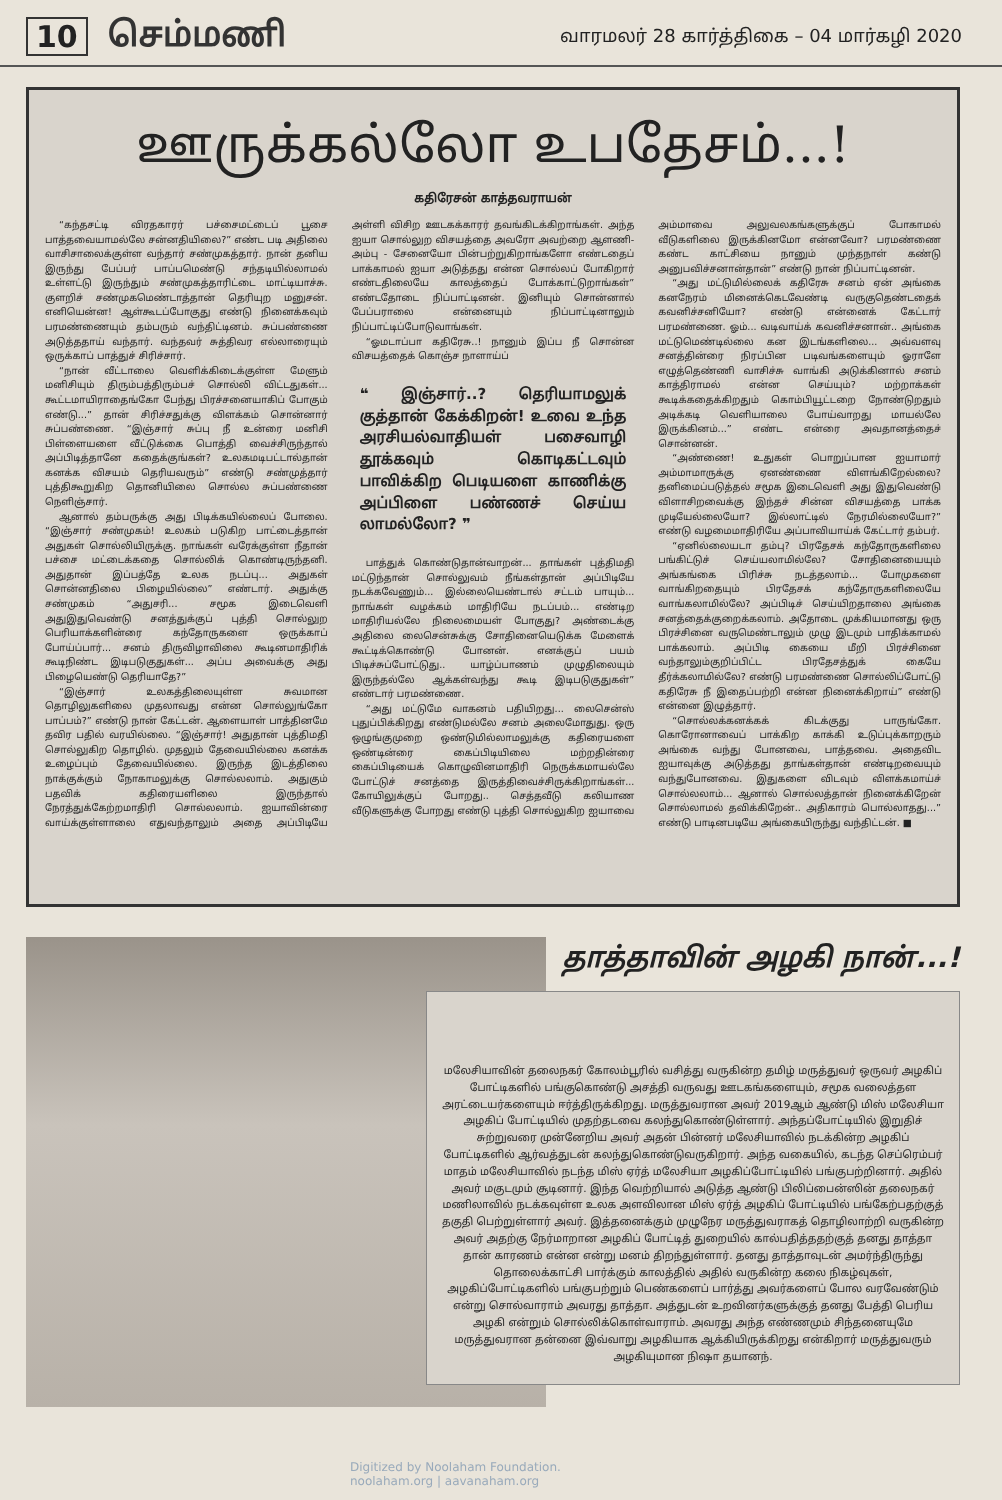10 செம்மணி வாரமலர் 28 கார்த்திகை – 04 மார்கழி 2020
ஊருக்கல்லோ உபதேசம்...!
கதிரேசன் காத்தவராயன்
“கந்தசட்டி விரதகாரர் பச்சைமட்டைப் பூசை பாத்தவையாமல்லே சன்னதியிலை?” எண்ட படி அதிலை வாசிசாலைக்குள்ள வந்தார் சண்முகத்தார். நான் தனிய இருந்து பேப்பர் பாப்பமெண்டு சந்தடியில்லாமல் உள்ளட்டு இருந்தும் சண்முகத்தாரிட்டை மாட்டியாச்சு. குளறிச் சண்முகமெண்டாத்தான் தெரியுற மனுசன். எனியென்ன! ஆள்கூடப்போகுது எண்டு நினைக்கவும் பரமண்ணையும் தம்பரும் வந்திட்டினம். சுப்பண்ணை அடுத்ததாய் வந்தார். வந்தவர் சுத்திவர எல்லாரையும் ஒருக்காப் பாத்துச் சிரிச்சார்.
“நான் வீட்டாலை வெளிக்கிடைக்குள்ள மேளும் மனிசியும் திரும்பத்திரும்பச் சொல்லி விட்டதுகள்... கூட்டமாயிராதைங்கோ பேந்து பிரச்சனையாகிப் போகும் எண்டு...” தான் சிரிச்சதுக்கு விளக்கம் சொன்னார் சுப்பண்ணை. “இஞ்சார் சுப்பு நீ உன்ரை மனிசி பிள்ளையளை வீட்டுக்கை பொத்தி வைச்சிருந்தால் அப்பிடித்தானே கதைக்குங்கள்? உலகமடிபட்டால்தான் கனக்க விசயம் தெரியவரும்” எண்டு சண்முத்தார் புத்திகூறுகிற தொனியிலை சொல்ல சுப்பண்ணை நெளிஞ்சார்.
ஆனால் தம்பருக்கு அது பிடிக்கயில்லைப் போலை. “இஞ்சார் சண்முகம்! உலகம் படுகிற பாட்டைத்தான் அதுகள் சொல்லியிருக்கு. நாங்கள் வரேக்குள்ள நீதான் பச்சை மட்டைக்கதை சொல்லிக் கொண்டிருந்தனி. அதுதான் இப்பத்தே உலக நடப்பு... அதுகள் சொன்னதிலை பிழையில்லை” எண்டார். அதுக்கு சண்முகம் “அதுசரி... சமூக இடைவெளி அதுஇதுவெண்டு சனத்துக்குப் புத்தி சொல்லுற பெரியாக்களின்ரை கந்தோருகளை ஒருக்காப் போய்ப்பார்... சனம் திருவிழாவிலை கூடினமாதிரிக் கூடிநிண்ட இடிபடுகுதுகள்... அப்ப அவைக்கு அது பிழையெண்டு தெரியாதே?”
“இஞ்சார் உலகத்திலையுள்ள சுவமான தொழிலுகளிலை முதலாவது என்ன சொல்லுங்கோ பாப்பம்?” எண்டு நான் கேட்டன். ஆளையாள் பாத்தினமே தவிர பதில் வரயில்லை. “இஞ்சார்! அதுதான் புத்திமதி சொல்லுகிற தொழில். முதலும் தேவையில்லை கனக்க உழைப்பும் தேவையில்லை. இருந்த இடத்திலை நாக்குக்கும் நோகாமலுக்கு சொல்லலாம். அதுகும் பதவிக் கதிரையளிலை இருந்தால் நேரத்துக்கேற்றமாதிரி சொல்லலாம். ஐயாவின்ரை வாய்க்குள்ளாலை எதுவந்தாலும் அதை அப்பிடியே அள்ளி விசிற ஊடகக்காரர் தவங்கிடக்கிறாங்கள். அந்த ஐயா சொல்லுற விசயத்தை அவரோ அவற்றை ஆளணி- அம்பு - சேனையோ பின்பற்றுகிறாங்களோ எண்டதைப் பாக்காமல் ஐயா அடுத்தது என்ன சொல்லப் போகிறார் எண்டதிலையே காலத்தைப் போக்காட்டுறாங்கள்” எண்டதோடை நிப்பாட்டினன். இனியும் சொன்னால் பேப்பராலை என்னையும் நிப்பாட்டினாலும் நிப்பாட்டிப்போடுவாங்கள்.
“ஓமடாப்பா கதிரேசு..! நானும் இப்ப நீ சொன்ன விசயத்தைக் கொஞ்ச நாளாய்ப்
❝ இஞ்சார்..? தெரியாமலுக் குத்தான் கேக்கிறன்! உவை உந்த அரசியல்வாதியள் பசைவாழி தூக்கவும் கொடிகட்டவும் பாவிக்கிற பெடியளை காணிக்கு அப்பிளை பண்ணச் செய்ய லாமல்லோ? ❞
பாத்துக் கொண்டுதான்வாறன்... தாங்கள் புத்திமதி மட்டுந்தான் சொல்லுவம் நீங்கள்தான் அப்பிடியே நடக்கவேணும்... இல்லையெண்டால் சட்டம் பாயும்... நாங்கள் வழக்கம் மாதிரியே நடப்பம்... எண்டிற மாதிரியல்லே நிலைமையள் போகுது? அண்டைக்கு அதிலை லைசென்சுக்கு சோதினையெடுக்க மேளைக் கூட்டிக்கொண்டு போனன். எனக்குப் பயம் பிடிச்சுப்போட்டுது.. யாழ்ப்பாணம் முழுதிலையும் இருந்தல்லே ஆக்கள்வந்து கூடி இடிபடுகுதுகள்” எண்டார் பரமண்ணை.
“அது மட்டுமே வாகனம் பதியிறது... லைசென்ஸ் புதுப்பிக்கிறது எண்டுமல்லே சனம் அலைமோதுது. ஒரு ஒழுங்குமுறை ஒண்டுமில்லாமலுக்கு கதிரையளை ஒண்டின்ரை கைப்பிடியிலை மற்றதின்ரை கைப்பிடியைக் கொழுவினமாதிரி நெருக்கமாயல்லே போட்டுச் சனத்தை இருத்திவைச்சிருக்கிறாங்கள்... கோயிலுக்குப் போறது.. செத்தவீடு கலியாண வீடுகளுக்கு போறது எண்டு புத்தி சொல்லுகிற ஐயாவை அம்மாவை அலுவலகங்களுக்குப் போகாமல் வீடுகளிலை இருக்கினமோ என்னவோ? பரமண்ணை கண்ட காட்சியை நானும் முந்தநாள் கண்டு அனுபவிச்சனான்தான்” எண்டு நான் நிப்பாட்டினன்.
“அது மட்டுமில்லைக் கதிரேசு சனம் ஏன் அங்கை கனநேரம் மினைக்கெடவேண்டி வருகுதெண்டதைக் கவனிச்சனியோ? எண்டு என்னைக் கேட்டார் பரமண்ணை. ஓம்... வடிவாய்க் கவனிச்சனான்.. அங்கை மட்டுமெண்டில்லை கன இடங்களிலை... அவ்வளவு சனத்தின்ரை நிரப்பின படிவங்களையும் ஓராளே எழுத்தெண்ணி வாசிச்சு வாங்கி அடுக்கினால் சனம் காத்திராமல் என்ன செய்யும்? மற்றாக்கள் கூடிக்கதைக்கிறதும் கொம்பியூட்டறை நோண்டுறதும் அடிக்கடி வெளியாலை போய்வாறது மாயல்லே இருக்கினம்...” எண்ட என்ரை அவதானத்தைச் சொன்னன்.
“அண்ணை! உதுகள் பொறுப்பான ஐயாமார் அம்மாமாருக்கு ஏனண்ணை விளங்கிறேல்லை? தனிமைப்படுத்தல் சமூக இடைவெளி அது இதுவெண்டு விளாசிறவைக்கு இந்தச் சின்ன விசயத்தை பாக்க முடியேல்லையோ? இல்லாட்டில் நேரமில்லையோ?” எண்டு வழமைமாதிரியே அப்பாவியாய்க் கேட்டார் தம்பர்.
“ஏனில்லையடா தம்பு? பிரதேசக் கந்தோருகளிலை பங்கிட்டுச் செய்யலாமில்லே? சோதினையையும் அங்கங்கை பிரிச்சு நடத்தலாம்... போமுகளை வாங்கிறதையும் பிரதேசக் கந்தோருகளிலையே வாங்கலாமில்லே? அப்பிடிச் செய்யிறதாலை அங்கை சனத்தைக்குறைக்கலாம். அதோடை முக்கியமானது ஒரு பிரச்சினை வருமெண்டாலும் முழு இடமும் பாதிக்காமல் பாக்கலாம். அப்பிடி கையை மீறி பிரச்சினை வந்தாலும்குறிப்பிட்ட பிரதேசத்துக் கையே தீர்க்கலாமில்லே? எண்டு பரமண்ணை சொல்லிப்போட்டு கதிரேசு நீ இதைப்பற்றி என்ன நினைக்கிறாய்” எண்டு என்னை இழுத்தார்.
“சொல்லக்கனக்கக் கிடக்குது பாருங்கோ. கொரோனாவைப் பாக்கிற காக்கி உடுப்புக்காறரும் அங்கை வந்து போனவை, பாத்தவை. அதைவிட ஐயாவுக்கு அடுத்தது தாங்கள்தான் எண்டிறவையும் வந்துபோனவை. இதுகளை விடவும் விளக்கமாய்ச் சொல்லலாம்... ஆனால் சொல்லத்தான் நினைக்கிறேன் சொல்லாமல் தவிக்கிறேன்.. அதிகாரம் பொல்லாதது...” எண்டு பாடினபடியே அங்கையிருந்து வந்திட்டன். ■
தாத்தாவின் அழகி நான்...!
மலேசியாவின் தலைநகர் கோலம்பூரில் வசித்து வருகின்ற தமிழ் மருத்துவர் ஒருவர் அழகிப் போட்டிகளில் பங்குகொண்டு அசத்தி வருவது ஊடகங்களையும், சமூக வலைத்தள அரட்டையர்களையும் ஈர்த்திருக்கிறது. மருத்துவரான அவர் 2019ஆம் ஆண்டு மிஸ் மலேசியா அழகிப் போட்டியில் முதற்தடவை கலந்துகொண்டுள்ளார். அந்தப்போட்டியில் இறுதிச் சுற்றுவரை முன்னேறிய அவர் அதன் பின்னர் மலேசியாவில் நடக்கின்ற அழகிப் போட்டிகளில் ஆர்வத்துடன் கலந்துகொண்டுவருகிறார். அந்த வகையில், கடந்த செப்ரெம்பர் மாதம் மலேசியாவில் நடந்த மிஸ் ஏர்த் மலேசியா அழகிப்போட்டியில் பங்குபற்றினார். அதில் அவர் மகுடமும் சூடினார். இந்த வெற்றியால் அடுத்த ஆண்டு பிலிப்பைன்ஸின் தலைநகர் மணிலாவில் நடக்கவுள்ள உலக அளவிலான மிஸ் ஏர்த் அழகிப் போட்டியில் பங்கேற்பதற்குத் தகுதி பெற்றுள்ளார் அவர். இத்தனைக்கும் முழுநேர மருத்துவராகத் தொழிலாற்றி வருகின்ற அவர் அதற்கு நேர்மாறான அழகிப் போட்டித் துறையில் கால்பதித்ததற்குத் தனது தாத்தா தான் காரணம் என்ன என்று மனம் திறந்துள்ளார். தனது தாத்தாவுடன் அமர்ந்திருந்து தொலைக்காட்சி பார்க்கும் காலத்தில் அதில் வருகின்ற கலை நிகழ்வுகள், அழகிப்போட்டிகளில் பங்குபற்றும் பெண்களைப் பார்த்து அவர்களைப் போல வரவேண்டும் என்று சொல்வாராம் அவரது தாத்தா. அத்துடன் உறவினர்களுக்குத் தனது பேத்தி பெரிய அழகி என்றும் சொல்லிக்கொள்வாராம். அவரது அந்த எண்ணமும் சிந்தனையுமே மருத்துவரான தன்னை இவ்வாறு அழகியாக ஆக்கியிருக்கிறது என்கிறார் மருத்துவரும் அழகியுமான நிஷா தயானந்.
Digitized by Noolaham Foundation.
noolaham.org | aavanaham.org